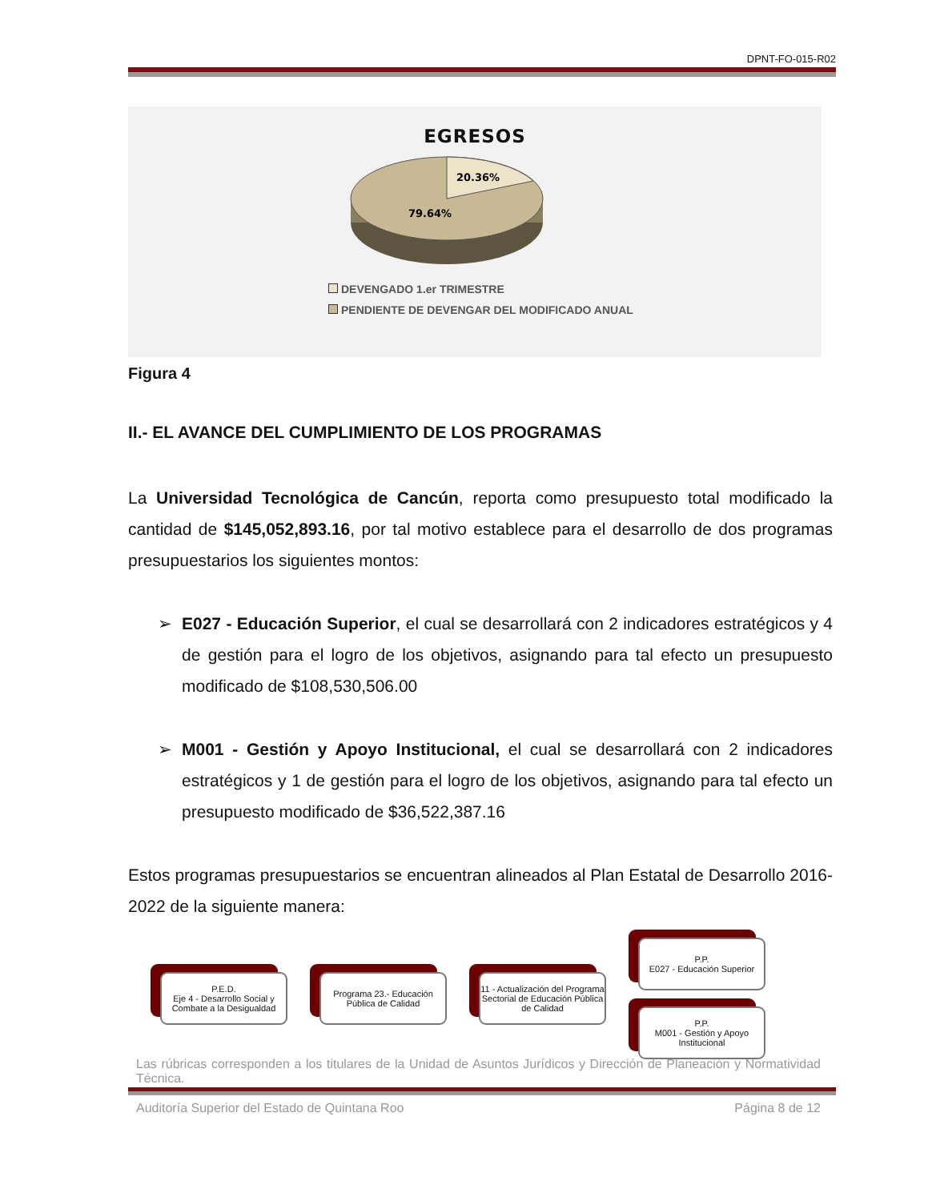DPNT-FO-015-R02
EGRESOS
20.36%
79.64%
DEVENGADO 1.er TRIMESTRE
PENDIENTE DE DEVENGAR DEL MODIFICADO ANUAL
Figura 4
II.- EL AVANCE DEL CUMPLIMIENTO DE LOS PROGRAMAS
La Universidad Tecnológica de Cancún, reporta como presupuesto total modificado la cantidad de $145,052,893.16, por tal motivo establece para el desarrollo de dos programas presupuestarios los siguientes montos:
➢ E027 - Educación Superior, el cual se desarrollará con 2 indicadores estratégicos y 4 de gestión para el logro de los objetivos, asignando para tal efecto un presupuesto modificado de $108,530,506.00
➢ M001 - Gestión y Apoyo Institucional, el cual se desarrollará con 2 indicadores estratégicos y 1 de gestión para el logro de los objetivos, asignando para tal efecto un presupuesto modificado de $36,522,387.16
Estos programas presupuestarios se encuentran alineados al Plan Estatal de Desarrollo 2016-2022 de la siguiente manera:
P.E.D.
Eje 4 - Desarrollo Social y Combate a la Desigualdad
Programa 23.- Educación Pública de Calidad
11 - Actualización del Programa Sectorial de Educación Pública de Calidad
P.P.
E027 - Educación Superior
P.P.
M001 - Gestión y Apoyo Institucional
Las rúbricas corresponden a los titulares de la Unidad de Asuntos Jurídicos y Dirección de Planeación y Normatividad Técnica.
Auditoría Superior del Estado de Quintana Roo Página 8 de 12